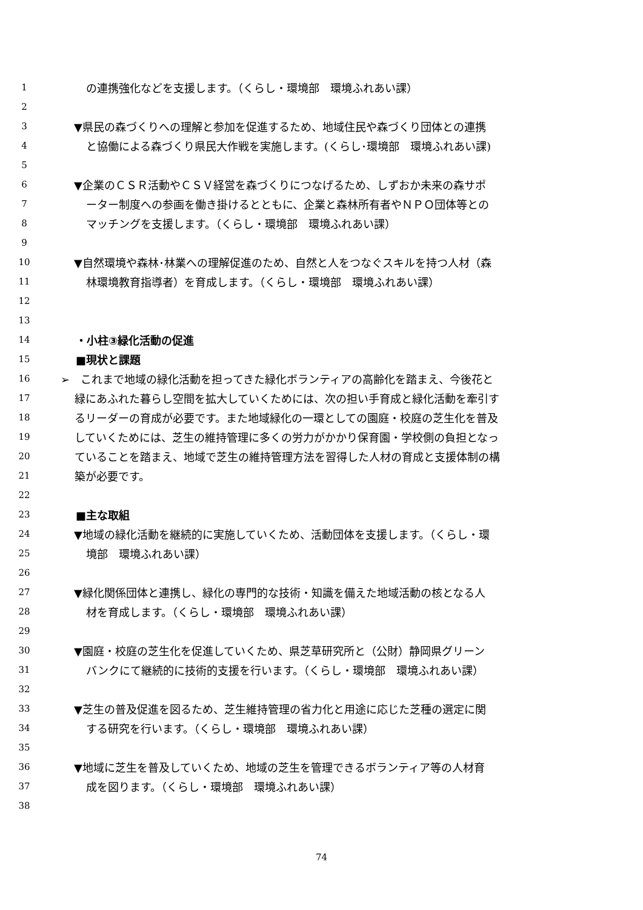1 の連携強化などを支援します。（くらし・環境部　環境ふれあい課）
2
3 ▼県民の森づくりへの理解と参加を促進するため、地域住民や森づくり団体との連携
4 と協働による森づくり県民大作戦を実施します。(くらし･環境部　環境ふれあい課)
5
6 ▼企業のＣＳＲ活動やＣＳＶ経営を森づくりにつなげるため、しずおか未来の森サポ
7 ーター制度への参画を働き掛けるとともに、企業と森林所有者やＮＰＯ団体等との
8 マッチングを支援します。（くらし・環境部　環境ふれあい課）
9
10 ▼自然環境や森林･林業への理解促進のため、自然と人をつなぐスキルを持つ人材（森
11 林環境教育指導者）を育成します。（くらし・環境部　環境ふれあい課）
12
13
14 ・小柱③緑化活動の促進
15 ■現状と課題
16 ➢　これまで地域の緑化活動を担ってきた緑化ボランティアの高齢化を踏まえ、今後花と
17 緑にあふれた暮らし空間を拡大していくためには、次の担い手育成と緑化活動を牽引す
18 るリーダーの育成が必要です。また地域緑化の一環としての園庭・校庭の芝生化を普及
19 していくためには、芝生の維持管理に多くの労力がかかり保育園・学校側の負担となっ
20 ていることを踏まえ、地域で芝生の維持管理方法を習得した人材の育成と支援体制の構
21 築が必要です。
22
23 ■主な取組
24 ▼地域の緑化活動を継続的に実施していくため、活動団体を支援します。（くらし・環
25 境部　環境ふれあい課）
26
27 ▼緑化関係団体と連携し、緑化の専門的な技術・知識を備えた地域活動の核となる人
28 材を育成します。（くらし・環境部　環境ふれあい課）
29
30 ▼園庭・校庭の芝生化を促進していくため、県芝草研究所と（公財）静岡県グリーン
31 バンクにて継続的に技術的支援を行います。（くらし・環境部　環境ふれあい課）
32
33 ▼芝生の普及促進を図るため、芝生維持管理の省力化と用途に応じた芝種の選定に関
34 する研究を行います。（くらし・環境部　環境ふれあい課）
35
36 ▼地域に芝生を普及していくため、地域の芝生を管理できるボランティア等の人材育
37 成を図ります。（くらし・環境部　環境ふれあい課）
38
74